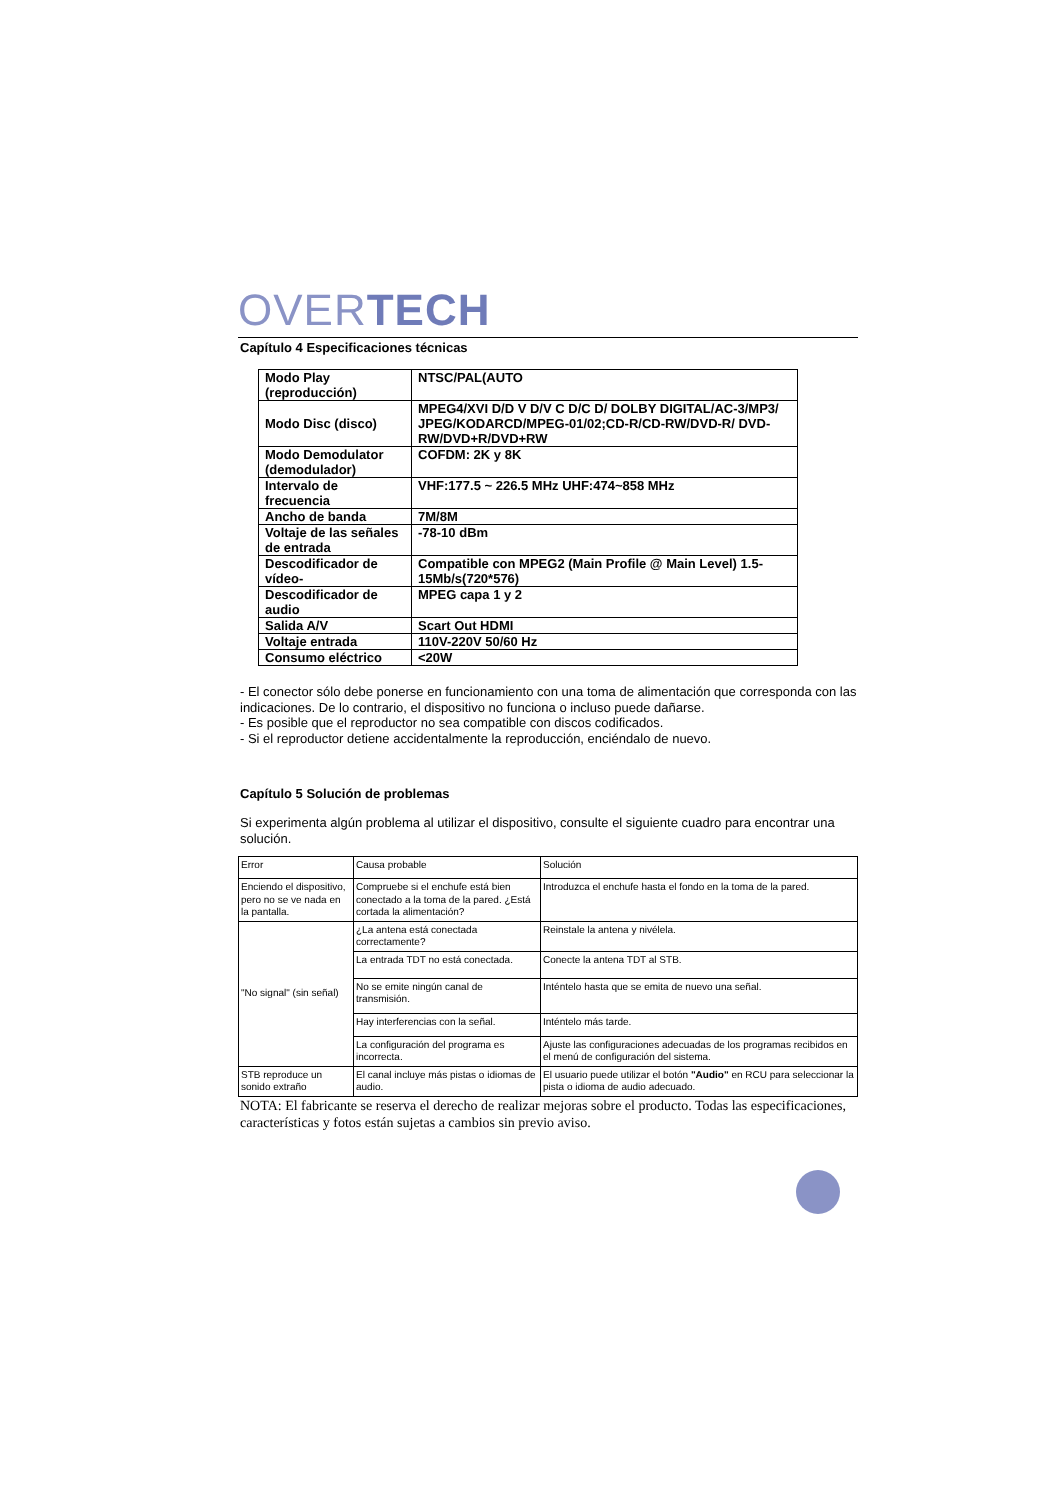OVERTECH
Capítulo 4 Especificaciones técnicas
| Modo Play (reproducción) | NTSC/PAL(AUTO |
| Modo Disc (disco) | MPEG4/XVI D/D V D/V C D/C D/ DOLBY DIGITAL/AC-3/MP3/ JPEG/KODARCD/MPEG-01/02;CD-R/CD-RW/DVD-R/ DVD-RW/DVD+R/DVD+RW |
| Modo Demodulator (demodulador) | COFDM: 2K y 8K |
| Intervalo de frecuencia | VHF:177.5 ~ 226.5 MHz UHF:474~858 MHz |
| Ancho de banda | 7M/8M |
| Voltaje de las señales de entrada | -78-10 dBm |
| Descodificador de vídeo- | Compatible con MPEG2 (Main Profile @ Main Level) 1.5-15Mb/s(720*576) |
| Descodificador de audio | MPEG capa 1 y 2 |
| Salida A/V | Scart Out HDMI |
| Voltaje entrada | 110V-220V 50/60 Hz |
| Consumo eléctrico | <20W |
- El conector sólo debe ponerse en funcionamiento con una toma de alimentación que corresponda con las indicaciones. De lo contrario, el dispositivo no funciona o incluso puede dañarse.
- Es posible que el reproductor no sea compatible con discos codificados.
- Si el reproductor detiene accidentalmente la reproducción, enciéndalo de nuevo.
Capítulo 5 Solución de problemas
Si experimenta algún problema al utilizar el dispositivo, consulte el siguiente cuadro para encontrar una solución.
| Error | Causa probable | Solución |
| Enciendo el dispositivo, pero no se ve nada en la pantalla. | Compruebe si el enchufe está bien conectado a la toma de la pared. ¿Está cortada la alimentación? | Introduzca el enchufe hasta el fondo en la toma de la pared. |
| "No signal" (sin señal) | ¿La antena está conectada correctamente? | Reinstale la antena y nivélela. |
| | La entrada TDT no está conectada. | Conecte la antena TDT al STB. |
| | No se emite ningún canal de transmisión. | Inténtelo hasta que se emita de nuevo una señal. |
| | Hay interferencias con la señal. | Inténtelo más tarde. |
| | La configuración del programa es incorrecta. | Ajuste las configuraciones adecuadas de los programas recibidos en el menú de configuración del sistema. |
| STB reproduce un sonido extraño | El canal incluye más pistas o idiomas de audio. | El usuario puede utilizar el botón "Audio" en RCU para seleccionar la pista o idioma de audio adecuado. |
NOTA: El fabricante se reserva el derecho de realizar mejoras sobre el producto. Todas las especificaciones, características y fotos están sujetas a cambios sin previo aviso.